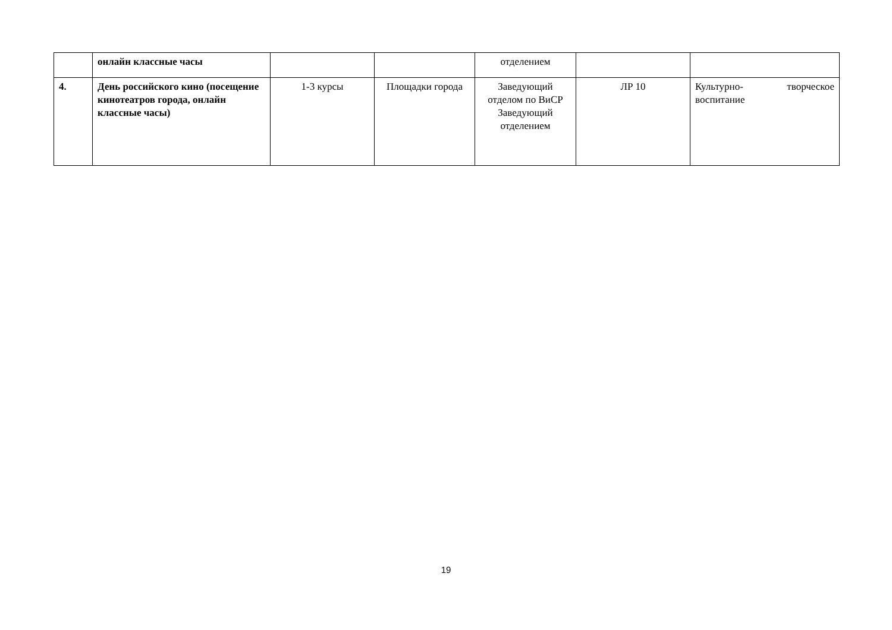| | онлайн классные часы | | | отделением | | |
| 4. | День российского кино (посещение кинотеатров города, онлайн классные часы) | 1-3 курсы | Площадки города | Заведующий отделом по ВиСР Заведующий отделением | ЛР 10 | Культурно- творческое воспитание |
19